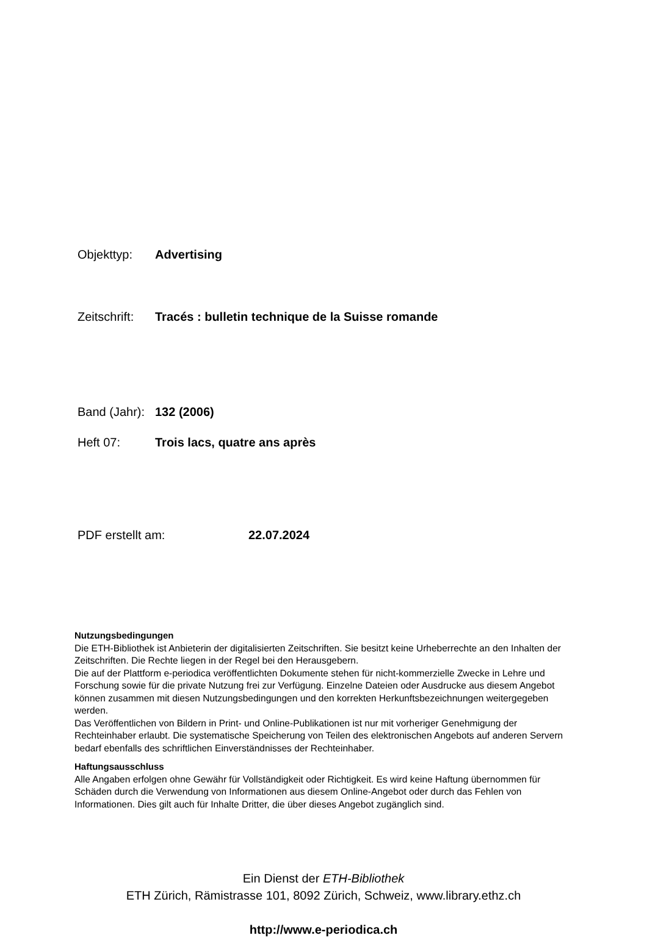Objekttyp: Advertising
Zeitschrift: Tracés : bulletin technique de la Suisse romande
Band (Jahr): 132 (2006)
Heft 07: Trois lacs, quatre ans après
PDF erstellt am: 22.07.2024
Nutzungsbedingungen
Die ETH-Bibliothek ist Anbieterin der digitalisierten Zeitschriften. Sie besitzt keine Urheberrechte an den Inhalten der Zeitschriften. Die Rechte liegen in der Regel bei den Herausgebern.
Die auf der Plattform e-periodica veröffentlichten Dokumente stehen für nicht-kommerzielle Zwecke in Lehre und Forschung sowie für die private Nutzung frei zur Verfügung. Einzelne Dateien oder Ausdrucke aus diesem Angebot können zusammen mit diesen Nutzungsbedingungen und den korrekten Herkunftsbezeichnungen weitergegeben werden.
Das Veröffentlichen von Bildern in Print- und Online-Publikationen ist nur mit vorheriger Genehmigung der Rechteinhaber erlaubt. Die systematische Speicherung von Teilen des elektronischen Angebots auf anderen Servern bedarf ebenfalls des schriftlichen Einverständnisses der Rechteinhaber.
Haftungsausschluss
Alle Angaben erfolgen ohne Gewähr für Vollständigkeit oder Richtigkeit. Es wird keine Haftung übernommen für Schäden durch die Verwendung von Informationen aus diesem Online-Angebot oder durch das Fehlen von Informationen. Dies gilt auch für Inhalte Dritter, die über dieses Angebot zugänglich sind.
Ein Dienst der ETH-Bibliothek
ETH Zürich, Rämistrasse 101, 8092 Zürich, Schweiz, www.library.ethz.ch
http://www.e-periodica.ch